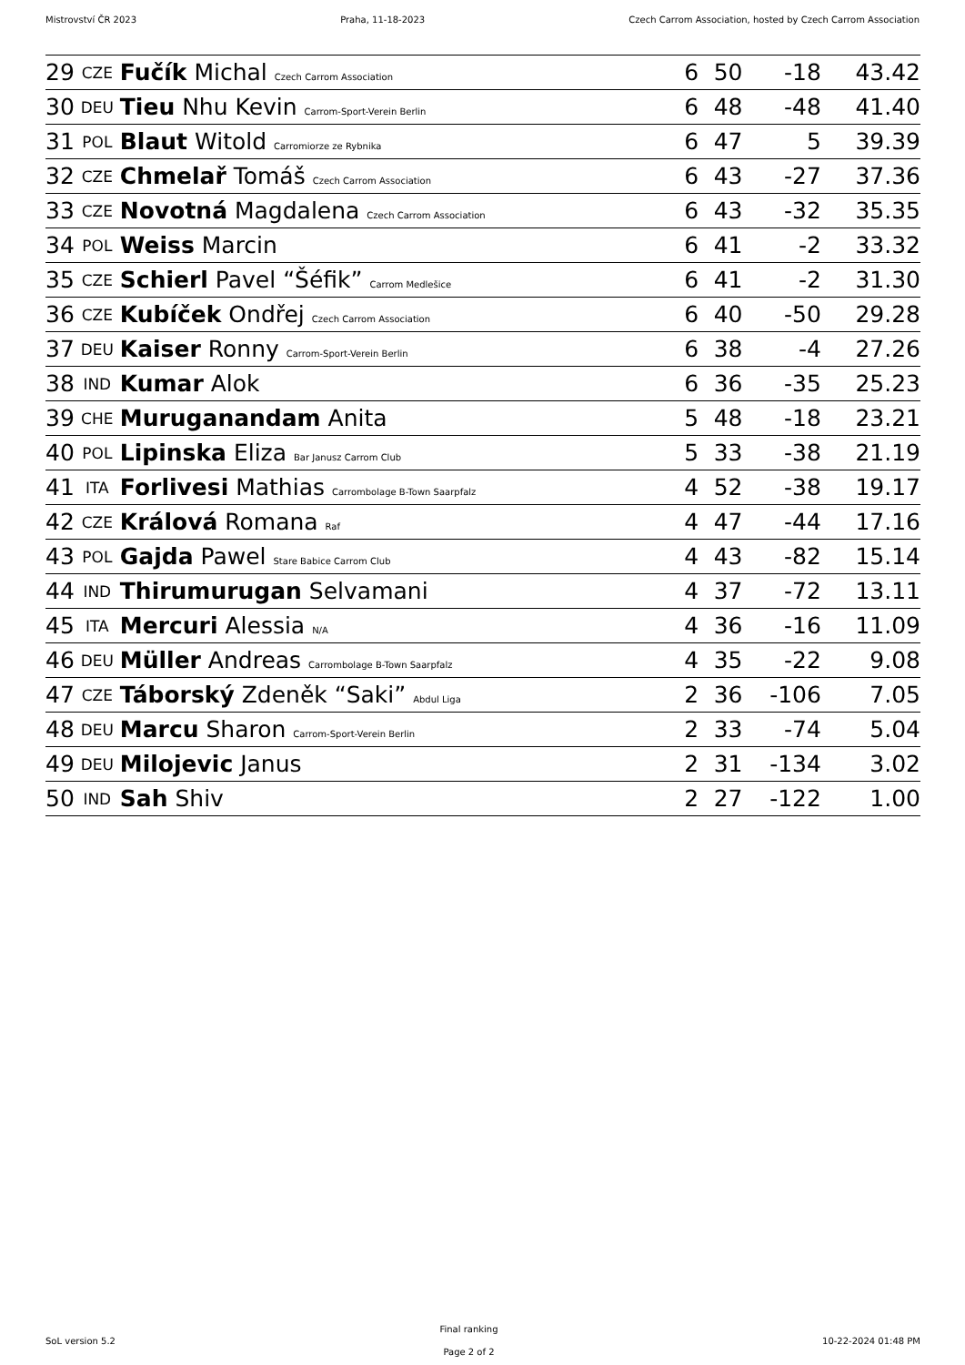Mistrovství ČR 2023 Praha, 11-18-2023 Czech Carrom Association, hosted by Czech Carrom Association
| 29 | CZE | Fučík Michal Czech Carrom Association | 6 | 50 | -18 | 43.42 |
| 30 | DEU | Tieu Nhu Kevin Carrom-Sport-Verein Berlin | 6 | 48 | -48 | 41.40 |
| 31 | POL | Blaut Witold Carromiorze ze Rybnika | 6 | 47 | 5 | 39.39 |
| 32 | CZE | Chmelař Tomáš Czech Carrom Association | 6 | 43 | -27 | 37.36 |
| 33 | CZE | Novotná Magdalena Czech Carrom Association | 6 | 43 | -32 | 35.35 |
| 34 | POL | Weiss Marcin | 6 | 41 | -2 | 33.32 |
| 35 | CZE | Schierl Pavel “Šéfik” Carrom Medlešice | 6 | 41 | -2 | 31.30 |
| 36 | CZE | Kubíček Ondřej Czech Carrom Association | 6 | 40 | -50 | 29.28 |
| 37 | DEU | Kaiser Ronny Carrom-Sport-Verein Berlin | 6 | 38 | -4 | 27.26 |
| 38 | IND | Kumar Alok | 6 | 36 | -35 | 25.23 |
| 39 | CHE | Muruganandam Anita | 5 | 48 | -18 | 23.21 |
| 40 | POL | Lipinska Eliza Bar Janusz Carrom Club | 5 | 33 | -38 | 21.19 |
| 41 | ITA | Forlivesi Mathias Carrombolage B-Town Saarpfalz | 4 | 52 | -38 | 19.17 |
| 42 | CZE | Králová Romana Raf | 4 | 47 | -44 | 17.16 |
| 43 | POL | Gajda Pawel Stare Babice Carrom Club | 4 | 43 | -82 | 15.14 |
| 44 | IND | Thirumurugan Selvamani | 4 | 37 | -72 | 13.11 |
| 45 | ITA | Mercuri Alessia N/A | 4 | 36 | -16 | 11.09 |
| 46 | DEU | Müller Andreas Carrombolage B-Town Saarpfalz | 4 | 35 | -22 | 9.08 |
| 47 | CZE | Táborský Zdeněk “Saki” Abdul Liga | 2 | 36 | -106 | 7.05 |
| 48 | DEU | Marcu Sharon Carrom-Sport-Verein Berlin | 2 | 33 | -74 | 5.04 |
| 49 | DEU | Milojevic Janus | 2 | 31 | -134 | 3.02 |
| 50 | IND | Sah Shiv | 2 | 27 | -122 | 1.00 |
SoL version 5.2
Final ranking
Page 2 of 2
10-22-2024 01:48 PM